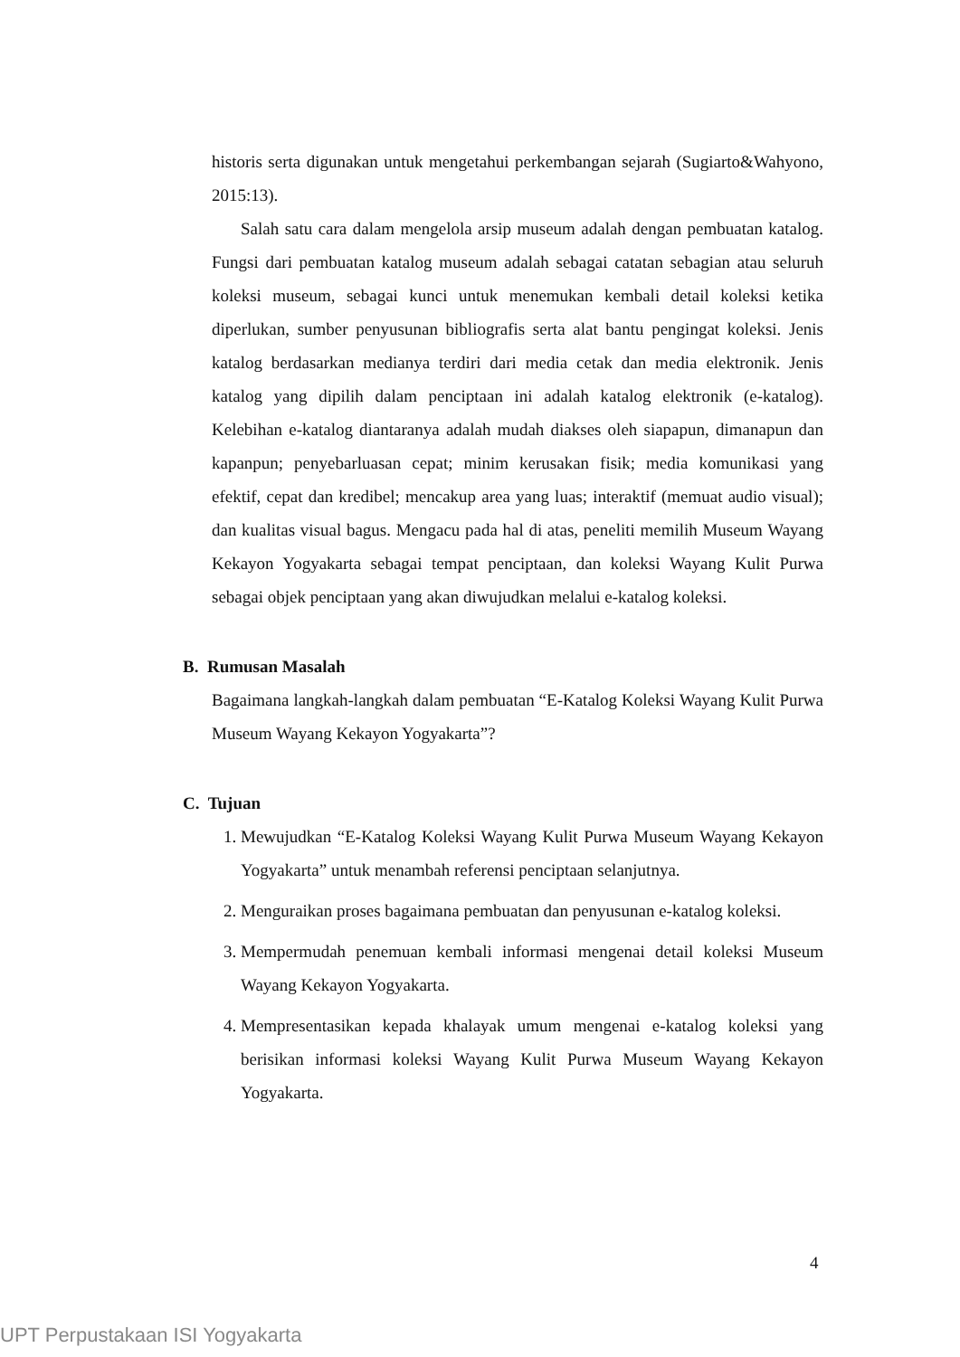historis serta digunakan untuk mengetahui perkembangan sejarah (Sugiarto&Wahyono, 2015:13).
Salah satu cara dalam mengelola arsip museum adalah dengan pembuatan katalog. Fungsi dari pembuatan katalog museum adalah sebagai catatan sebagian atau seluruh koleksi museum, sebagai kunci untuk menemukan kembali detail koleksi ketika diperlukan, sumber penyusunan bibliografis serta alat bantu pengingat koleksi. Jenis katalog berdasarkan medianya terdiri dari media cetak dan media elektronik. Jenis katalog yang dipilih dalam penciptaan ini adalah katalog elektronik (e-katalog). Kelebihan e-katalog diantaranya adalah mudah diakses oleh siapapun, dimanapun dan kapanpun; penyebarluasan cepat; minim kerusakan fisik; media komunikasi yang efektif, cepat dan kredibel; mencakup area yang luas; interaktif (memuat audio visual); dan kualitas visual bagus. Mengacu pada hal di atas, peneliti memilih Museum Wayang Kekayon Yogyakarta sebagai tempat penciptaan, dan koleksi Wayang Kulit Purwa sebagai objek penciptaan yang akan diwujudkan melalui e-katalog koleksi.
B. Rumusan Masalah
Bagaimana langkah-langkah dalam pembuatan “E-Katalog Koleksi Wayang Kulit Purwa Museum Wayang Kekayon Yogyakarta”?
C. Tujuan
1. Mewujudkan “E-Katalog Koleksi Wayang Kulit Purwa Museum Wayang Kekayon Yogyakarta” untuk menambah referensi penciptaan selanjutnya.
2. Menguraikan proses bagaimana pembuatan dan penyusunan e-katalog koleksi.
3. Mempermudah penemuan kembali informasi mengenai detail koleksi Museum Wayang Kekayon Yogyakarta.
4. Mempresentasikan kepada khalayak umum mengenai e-katalog koleksi yang berisikan informasi koleksi Wayang Kulit Purwa Museum Wayang Kekayon Yogyakarta.
4
UPT Perpustakaan ISI Yogyakarta